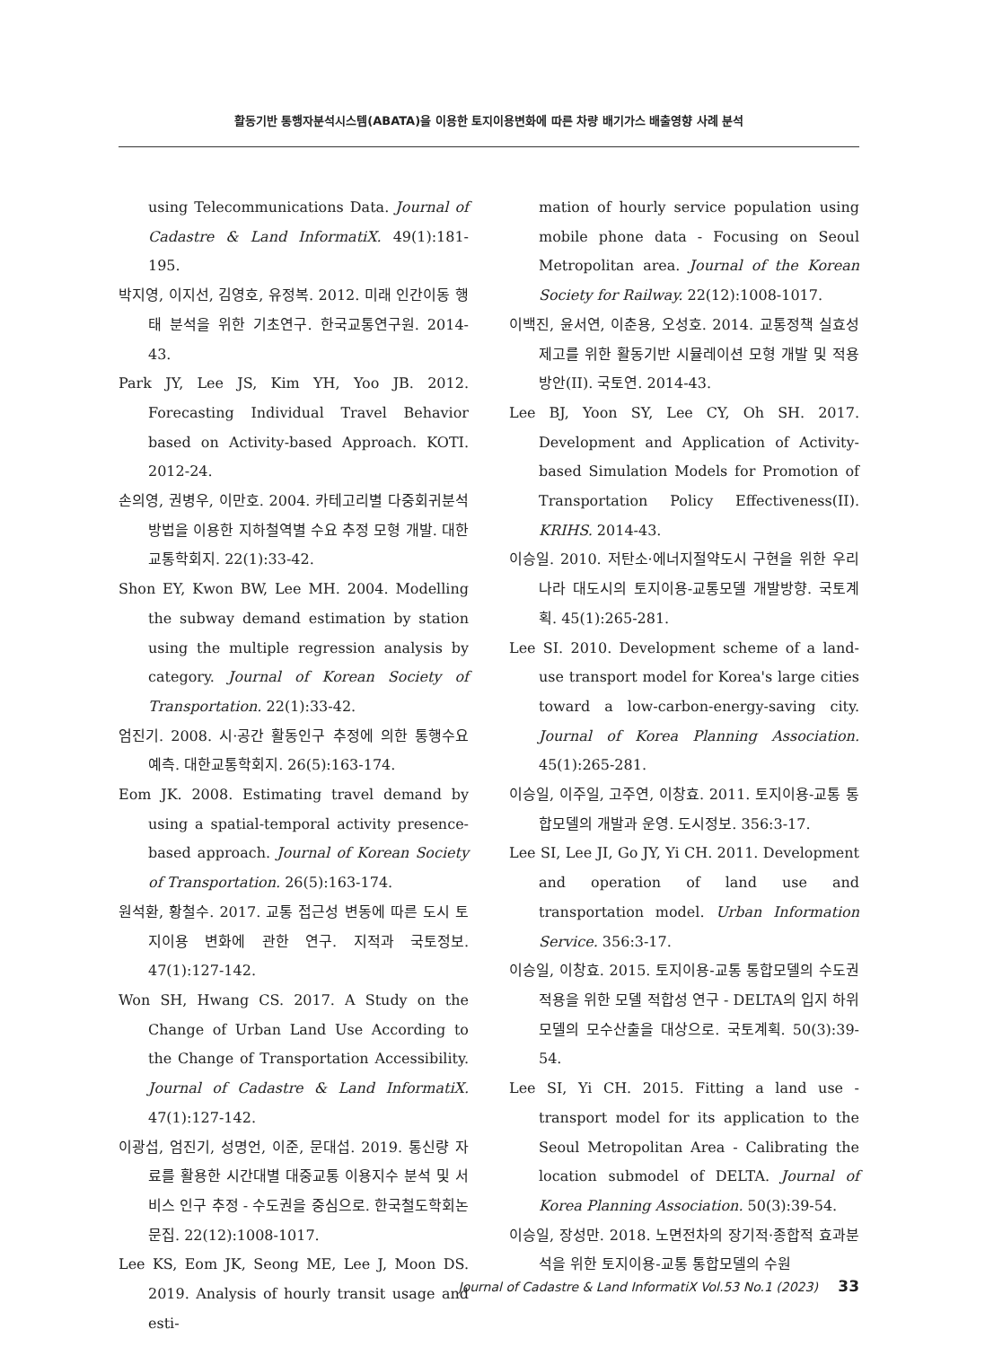활동기반 통행자분석시스템(ABATA)을 이용한 토지이용변화에 따른 차량 배기가스 배출영향 사례 분석
using Telecommunications Data. Journal of Cadastre & Land InformatiX. 49(1):181-195.
박지영, 이지선, 김영호, 유정복. 2012. 미래 인간이동 행태 분석을 위한 기초연구. 한국교통연구원. 2014-43.
Park JY, Lee JS, Kim YH, Yoo JB. 2012. Forecasting Individual Travel Behavior based on Activity-based Approach. KOTI. 2012-24.
손의영, 권병우, 이만호. 2004. 카테고리별 다중회귀분석 방법을 이용한 지하철역별 수요 추정 모형 개발. 대한교통학회지. 22(1):33-42.
Shon EY, Kwon BW, Lee MH. 2004. Modelling the subway demand estimation by station using the multiple regression analysis by category. Journal of Korean Society of Transportation. 22(1):33-42.
엄진기. 2008. 시·공간 활동인구 추정에 의한 통행수요 예측. 대한교통학회지. 26(5):163-174.
Eom JK. 2008. Estimating travel demand by using a spatial-temporal activity presence-based approach. Journal of Korean Society of Transportation. 26(5):163-174.
원석환, 황철수. 2017. 교통 접근성 변동에 따른 도시 토지이용 변화에 관한 연구. 지적과 국토정보. 47(1):127-142.
Won SH, Hwang CS. 2017. A Study on the Change of Urban Land Use According to the Change of Transportation Accessibility. Journal of Cadastre & Land InformatiX. 47(1):127-142.
이광섭, 엄진기, 성명언, 이준, 문대섭. 2019. 통신량 자료를 활용한 시간대별 대중교통 이용지수 분석 및 서비스 인구 추정 - 수도권을 중심으로. 한국철도학회논문집. 22(12):1008-1017.
Lee KS, Eom JK, Seong ME, Lee J, Moon DS. 2019. Analysis of hourly transit usage and esti-
mation of hourly service population using mobile phone data - Focusing on Seoul Metropolitan area. Journal of the Korean Society for Railway. 22(12):1008-1017.
이백진, 윤서연, 이춘용, 오성호. 2014. 교통정책 실효성 제고를 위한 활동기반 시뮬레이션 모형 개발 및 적용방안(II). 국토연. 2014-43.
Lee BJ, Yoon SY, Lee CY, Oh SH. 2017. Development and Application of Activity-based Simulation Models for Promotion of Transportation Policy Effectiveness(II). KRIHS. 2014-43.
이승일. 2010. 저탄소·에너지절약도시 구현을 위한 우리나라 대도시의 토지이용-교통모델 개발방향. 국토계획. 45(1):265-281.
Lee SI. 2010. Development scheme of a land-use transport model for Korea's large cities toward a low-carbon-energy-saving city. Journal of Korea Planning Association. 45(1):265-281.
이승일, 이주일, 고주연, 이창효. 2011. 토지이용-교통 통합모델의 개발과 운영. 도시정보. 356:3-17.
Lee SI, Lee JI, Go JY, Yi CH. 2011. Development and operation of land use and transportation model. Urban Information Service. 356:3-17.
이승일, 이창효. 2015. 토지이용-교통 통합모델의 수도권 적용을 위한 모델 적합성 연구 - DELTA의 입지 하위모델의 모수산출을 대상으로. 국토계획. 50(3):39-54.
Lee SI, Yi CH. 2015. Fitting a land use - transport model for its application to the Seoul Metropolitan Area - Calibrating the location submodel of DELTA. Journal of Korea Planning Association. 50(3):39-54.
이승일, 장성만. 2018. 노면전차의 장기적·종합적 효과분석을 위한 토지이용-교통 통합모델의 수원
Journal of Cadastre & Land InformatiX Vol.53 No.1 (2023) 33